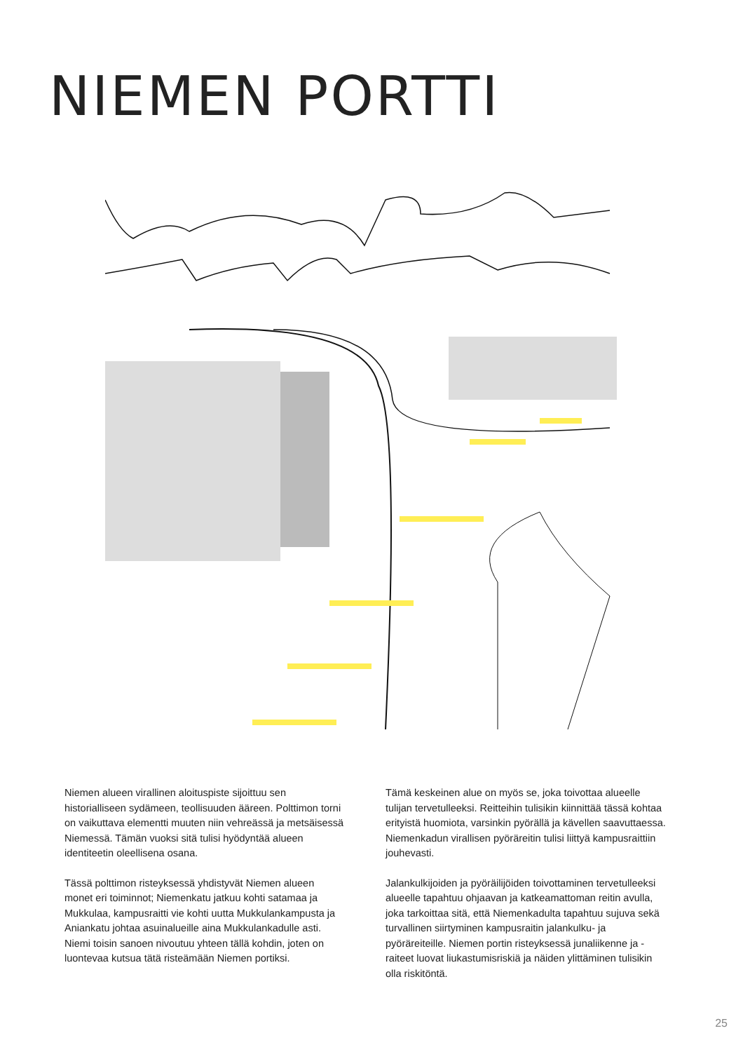NIEMEN PORTTI
Niemen alueen virallinen aloituspiste sijoittuu sen historialliseen sydämeen, teollisuuden ääreen. Polttimon torni on vaikuttava elementti muuten niin vehreässä ja metsäisessä Niemessä. Tämän vuoksi sitä tulisi hyödyntää alueen identiteetin oleellisena osana.
Tässä polttimon risteyksessä yhdistyvät Niemen alueen monet eri toiminnot; Niemenkatu jatkuu kohti satamaa ja Mukkulaa, kampusraitti vie kohti uutta Mukkulankampusta ja Aniankatu johtaa asuinalueille aina Mukkulankadulle asti. Niemi toisin sanoen nivoutuu yhteen tällä kohdin, joten on luontevaa kutsua tätä risteämään Niemen portiksi.
Tämä keskeinen alue on myös se, joka toivottaa alueelle tulijan tervetulleeksi. Reitteihin tulisikin kiinnittää tässä kohtaa erityistä huomiota, varsinkin pyörällä ja kävellen saavuttaessa. Niemenkadun virallisen pyöräreitin tulisi liittyä kampusraittiin jouhevasti.
Jalankulkijoiden ja pyöräilijöiden toivottaminen tervetulleeksi alueelle tapahtuu ohjaavan ja katkeamattoman reitin avulla, joka tarkoittaa sitä, että Niemenkadulta tapahtuu sujuva sekä turvallinen siirtyminen kampusraitin jalankulku- ja pyöräreiteille. Niemen portin risteyksessä junaliikenne ja -raiteet luovat liukastumisriskiä ja näiden ylittäminen tulisikin olla riskitöntä.
25